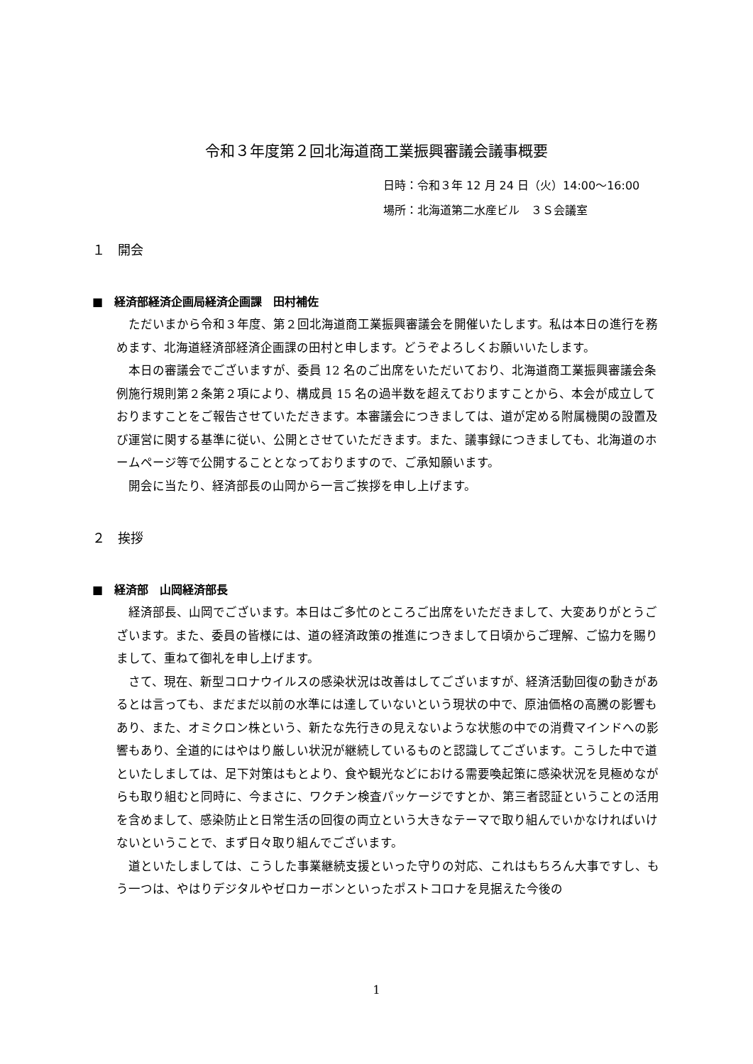令和３年度第２回北海道商工業振興審議会議事概要
日時：令和３年 12 月 24 日（火）14:00～16:00
場所：北海道第二水産ビル　３Ｓ会議室
１　開会
■　経済部経済企画局経済企画課　田村補佐
ただいまから令和３年度、第２回北海道商工業振興審議会を開催いたします。私は本日の進行を務めます、北海道経済部経済企画課の田村と申します。どうぞよろしくお願いいたします。
本日の審議会でございますが、委員 12 名のご出席をいただいており、北海道商工業振興審議会条例施行規則第２条第２項により、構成員 15 名の過半数を超えておりますことから、本会が成立しておりますことをご報告させていただきます。本審議会につきましては、道が定める附属機関の設置及び運営に関する基準に従い、公開とさせていただきます。また、議事録につきましても、北海道のホームページ等で公開することとなっておりますので、ご承知願います。
開会に当たり、経済部長の山岡から一言ご挨拶を申し上げます。
２　挨拶
■　経済部　山岡経済部長
経済部長、山岡でございます。本日はご多忙のところご出席をいただきまして、大変ありがとうございます。また、委員の皆様には、道の経済政策の推進につきまして日頃からご理解、ご協力を賜りまして、重ねて御礼を申し上げます。
さて、現在、新型コロナウイルスの感染状況は改善はしてございますが、経済活動回復の動きがあるとは言っても、まだまだ以前の水準には達していないという現状の中で、原油価格の高騰の影響もあり、また、オミクロン株という、新たな先行きの見えないような状態の中での消費マインドへの影響もあり、全道的にはやはり厳しい状況が継続しているものと認識してございます。こうした中で道といたしましては、足下対策はもとより、食や観光などにおける需要喚起策に感染状況を見極めながらも取り組むと同時に、今まさに、ワクチン検査パッケージですとか、第三者認証ということの活用を含めまして、感染防止と日常生活の回復の両立という大きなテーマで取り組んでいかなければいけないということで、まず日々取り組んでございます。
道といたしましては、こうした事業継続支援といった守りの対応、これはもちろん大事ですし、もう一つは、やはりデジタルやゼロカーボンといったポストコロナを見据えた今後の
1